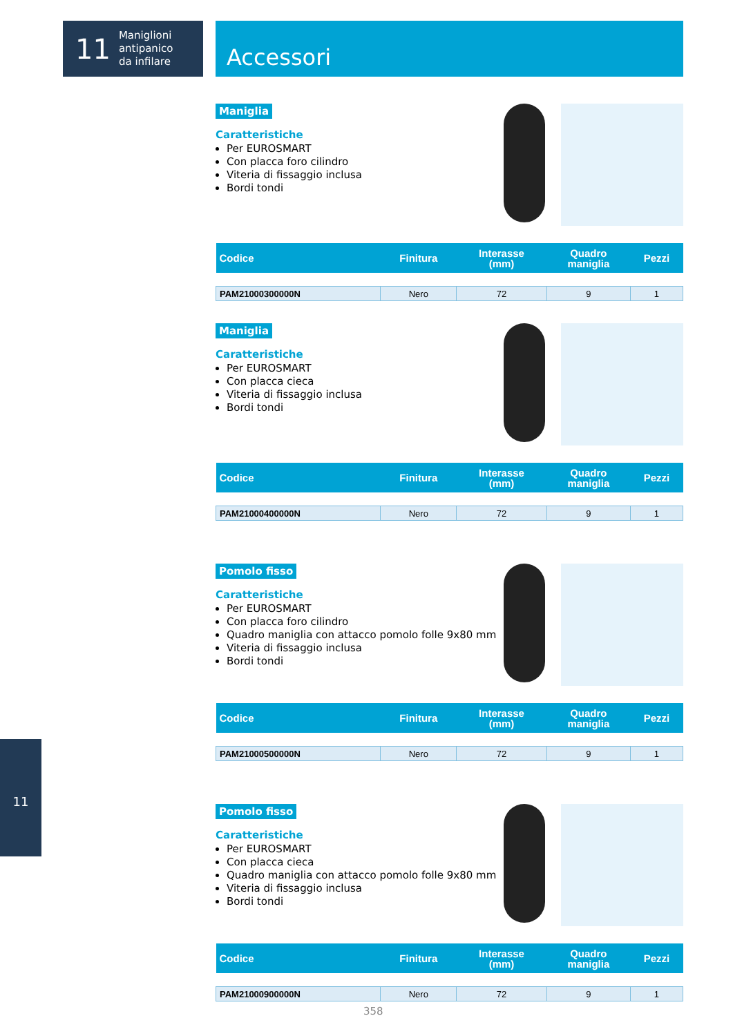11 Maniglioni
antipanico
da infilare
Accessori
11
Maniglia
Caratteristiche
Per EUROSMART
Con placca foro cilindro
Viteria di fissaggio inclusa
Bordi tondi
| Codice | Finitura | Interasse (mm) | Quadro maniglia | Pezzi |
| --- | --- | --- | --- | --- |
| PAM21000300000N | Nero | 72 | 9 | 1 |
Maniglia
Caratteristiche
Per EUROSMART
Con placca cieca
Viteria di fissaggio inclusa
Bordi tondi
| Codice | Finitura | Interasse (mm) | Quadro maniglia | Pezzi |
| --- | --- | --- | --- | --- |
| PAM21000400000N | Nero | 72 | 9 | 1 |
Pomolo fisso
Caratteristiche
Per EUROSMART
Con placca foro cilindro
Quadro maniglia con attacco pomolo folle 9x80 mm
Viteria di fissaggio inclusa
Bordi tondi
| Codice | Finitura | Interasse (mm) | Quadro maniglia | Pezzi |
| --- | --- | --- | --- | --- |
| PAM21000500000N | Nero | 72 | 9 | 1 |
Pomolo fisso
Caratteristiche
Per EUROSMART
Con placca cieca
Quadro maniglia con attacco pomolo folle 9x80 mm
Viteria di fissaggio inclusa
Bordi tondi
| Codice | Finitura | Interasse (mm) | Quadro maniglia | Pezzi |
| --- | --- | --- | --- | --- |
| PAM21000900000N | Nero | 72 | 9 | 1 |
358